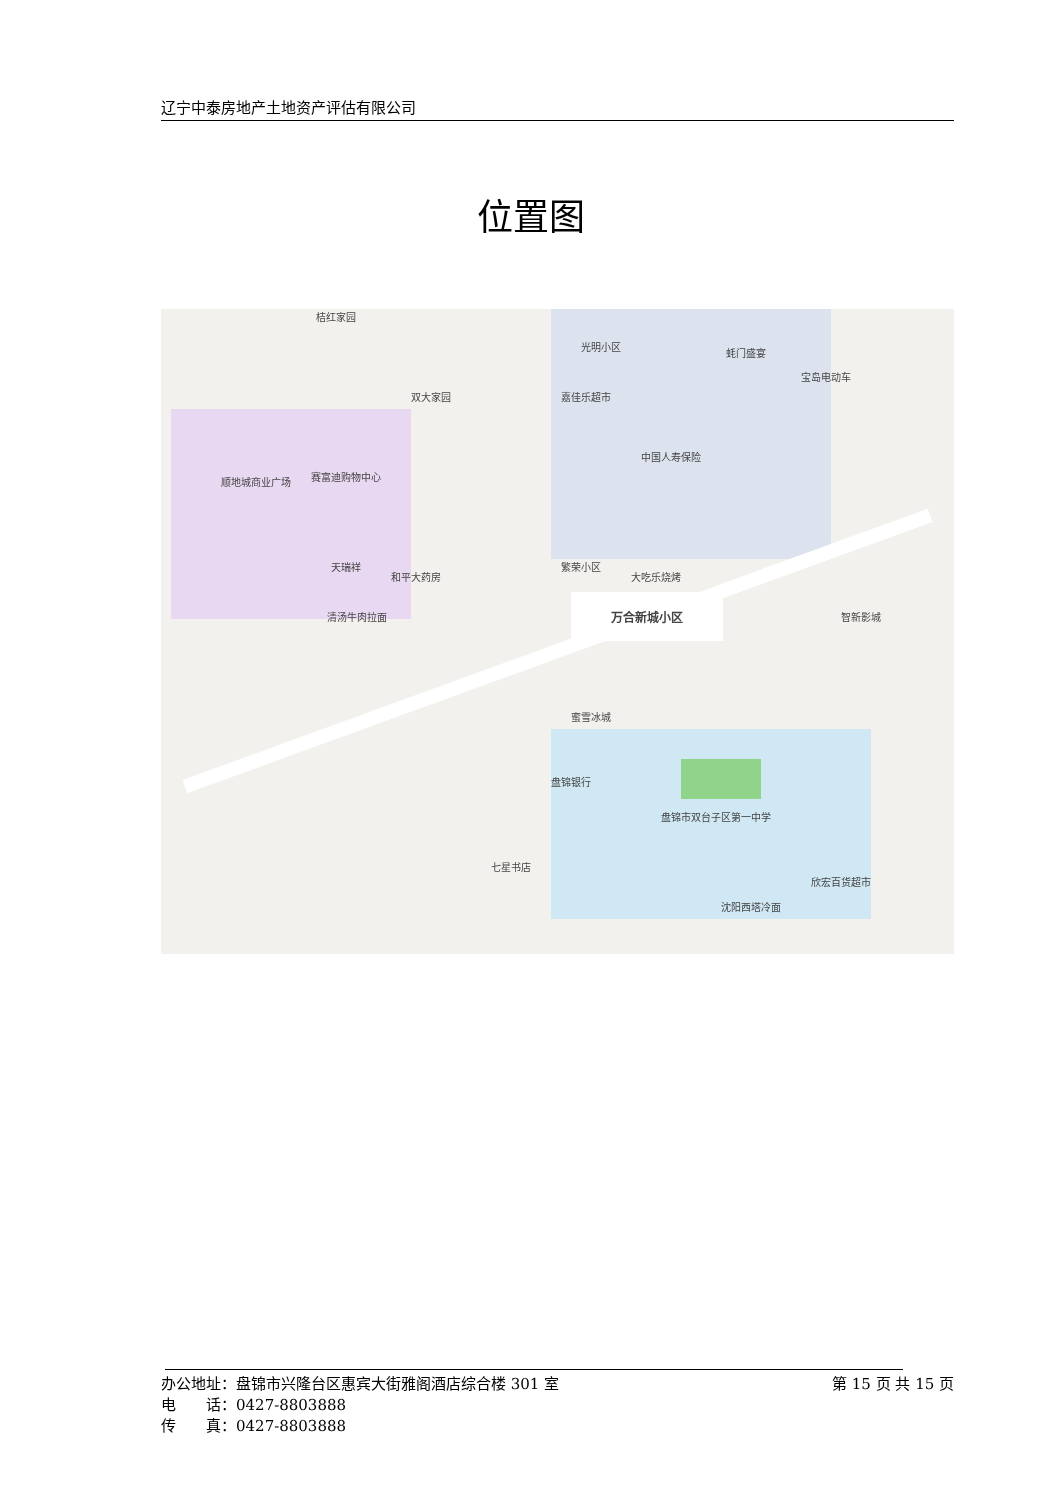辽宁中泰房地产土地资产评估有限公司
位置图
桔红家园
光明小区
蚝门盛宴
双大家园 嘉佳乐超市
宝岛电动车
顺地城商业广场 赛富迪购物中心
中国人寿保险
天瑞祥
和平大药房
繁荣小区
大吃乐烧烤
清汤牛肉拉面
万合新城小区
智新影城
蜜雪冰城
盘锦银行
盘锦市双台子区第一中学
七星书店
沈阳西塔冷面
欣宏百货超市
办公地址：盘锦市兴隆台区惠宾大街雅阁酒店综合楼 301 室 第 15 页 共 15 页
电　　话：0427-8803888
传　　真：0427-8803888